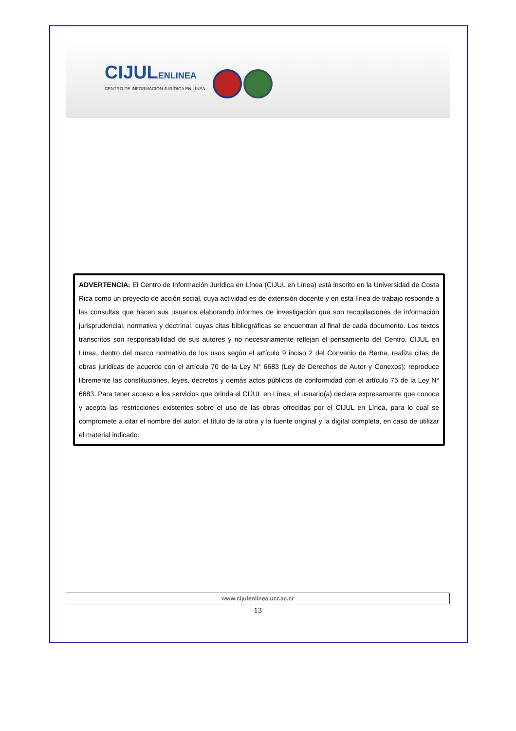CIJULENLINEA
CENTRO DE INFORMACIÓN JURÍDICA EN LÍNEA
ADVERTENCIA: El Centro de Información Jurídica en Línea (CIJUL en Línea) está inscrito en la Universidad de Costa Rica como un proyecto de acción social, cuya actividad es de extensión docente y en esta línea de trabajo responde a las consultas que hacen sus usuarios elaborando informes de investigación que son recopilaciones de información jurisprudencial, normativa y doctrinal, cuyas citas bibliográficas se encuentran al final de cada documento. Los textos transcritos son responsabilidad de sus autores y no necesariamente reflejan el pensamiento del Centro. CIJUL en Línea, dentro del marco normativo de los usos según el artículo 9 inciso 2 del Convenio de Berna, realiza citas de obras jurídicas de acuerdo con el artículo 70 de la Ley N° 6683 (Ley de Derechos de Autor y Conexos); reproduce libremente las constituciones, leyes, decretos y demás actos públicos de conformidad con el artículo 75 de la Ley N° 6683. Para tener acceso a los servicios que brinda el CIJUL en Línea, el usuario(a) declara expresamente que conoce y acepta las restricciones existentes sobre el uso de las obras ofrecidas por el CIJUL en Línea, para lo cual se compromete a citar el nombre del autor, el título de la obra y la fuente original y la digital completa, en caso de utilizar el material indicado.
www.cijulenlinea.ucr.ac.cr
13